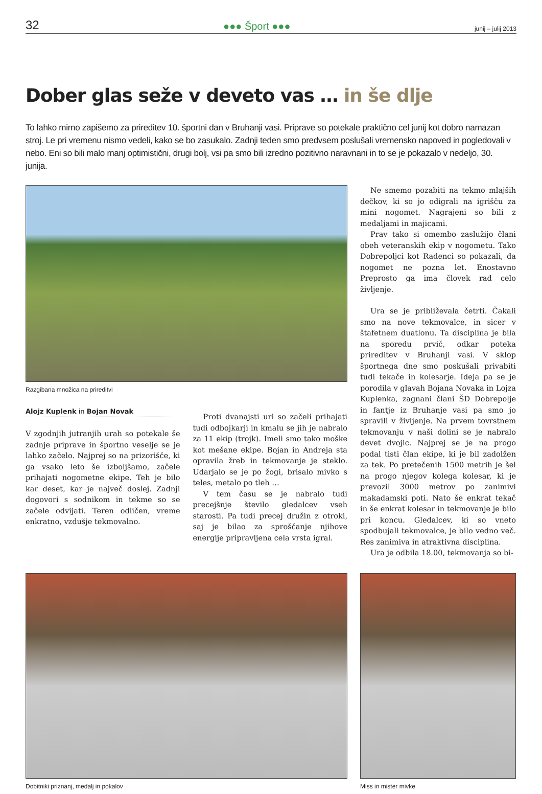32 ●●● Šport ●●● junij – julij 2013
Dober glas seže v deveto vas … in še dlje
To lahko mirno zapišemo za prireditev 10. športni dan v Bruhanji vasi. Priprave so potekale praktično cel junij kot dobro namazan stroj. Le pri vremenu nismo vedeli, kako se bo zasukalo. Zadnji teden smo predvsem poslušali vremensko napoved in pogledovali v nebo. Eni so bili malo manj optimistični, drugi bolj, vsi pa smo bili izredno pozitivno naravnani in to se je pokazalo v nedeljo, 30. junija.
Razgibana množica na prireditvi
Alojz Kuplenk in Bojan Novak
V zgodnjih jutranjih urah so potekale še zadnje priprave in športno veselje se je lahko začelo. Najprej so na prizorišče, ki ga vsako leto še izboljšamo, začele prihajati nogometne ekipe. Teh je bilo kar deset, kar je največ doslej. Zadnji dogovori s sodnikom in tekme so se začele odvijati. Teren odličen, vreme enkratno, vzdušje tekmovalno.
Proti dvanajsti uri so začeli prihajati tudi odbojkarji in kmalu se jih je nabralo za 11 ekip (trojk). Imeli smo tako moške kot mešane ekipe. Bojan in Andreja sta opravila žreb in tekmovanje je steklo. Udarjalo se je po žogi, brisalo mivko s teles, metalo po tleh …
V tem času se je nabralo tudi precejšnje število gledalcev vseh starosti. Pa tudi precej družin z otroki, saj je bilao za sproščanje njihove energije pripravljena cela vrsta igral.
Ne smemo pozabiti na tekmo mlajših dečkov, ki so jo odigrali na igrišču za mini nogomet. Nagrajeni so bili z medaljami in majicami.
Prav tako si omembo zaslužijo člani obeh veteranskih ekip v nogometu. Tako Dobrepoljci kot Radenci so pokazali, da nogomet ne pozna let. Enostavno Preprosto ga ima človek rad celo življenje.
Ura se je približevala četrti. Čakali smo na nove tekmovalce, in sicer v štafetnem duatlonu. Ta disciplina je bila na sporedu prvič, odkar poteka prireditev v Bruhanji vasi. V sklop športnega dne smo poskušali privabiti tudi tekače in kolesarje. Ideja pa se je porodila v glavah Bojana Novaka in Lojza Kuplenka, zagnani člani ŠD Dobrepolje in fantje iz Bruhanje vasi pa smo jo spravili v življenje. Na prvem tovrstnem tekmovanju v naši dolini se je nabralo devet dvojic. Najprej se je na progo podal tisti član ekipe, ki je bil zadolžen za tek. Po pretečenih 1500 metrih je šel na progo njegov kolega kolesar, ki je prevozil 3000 metrov po zanimivi makadamski poti. Nato še enkrat tekač in še enkrat kolesar in tekmovanje je bilo pri koncu. Gledalcev, ki so vneto spodbujali tekmovalce, je bilo vedno več. Res zanimiva in atraktivna disciplina.
Ura je odbila 18.00, tekmovanja so bi-
Dobitniki priznanj, medalj in pokalov Miss in mister mivke